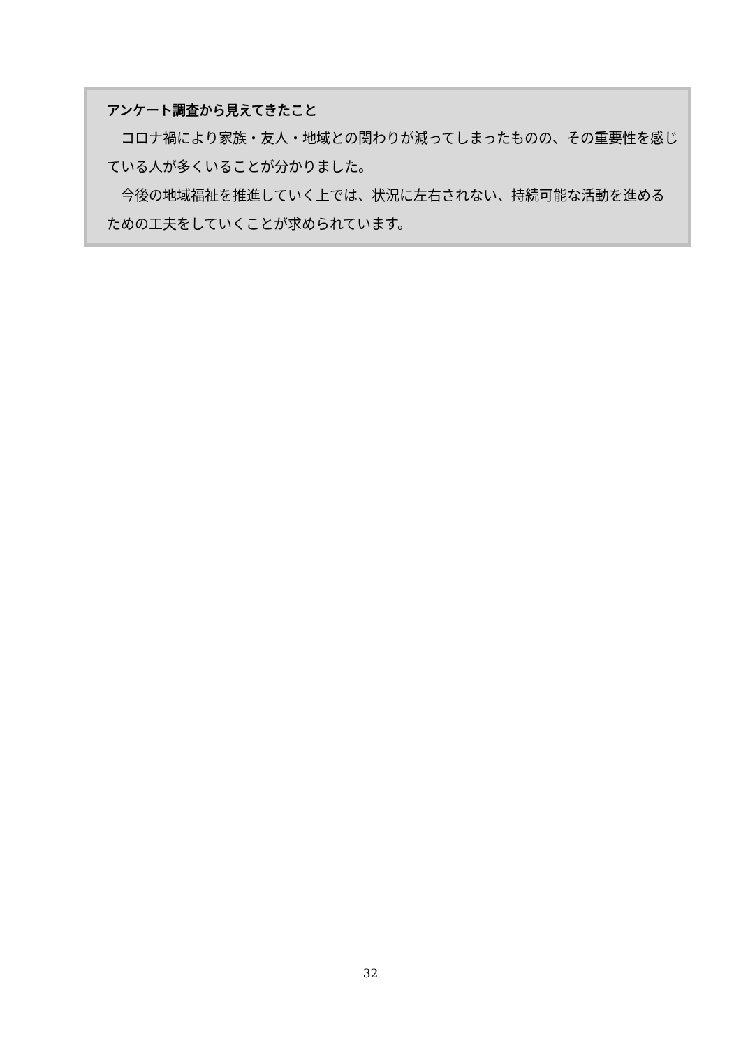アンケート調査から見えてきたこと
コロナ禍により家族・友人・地域との関わりが減ってしまったものの、その重要性を感じている人が多くいることが分かりました。
今後の地域福祉を推進していく上では、状況に左右されない、持続可能な活動を進めるための工夫をしていくことが求められています。
32